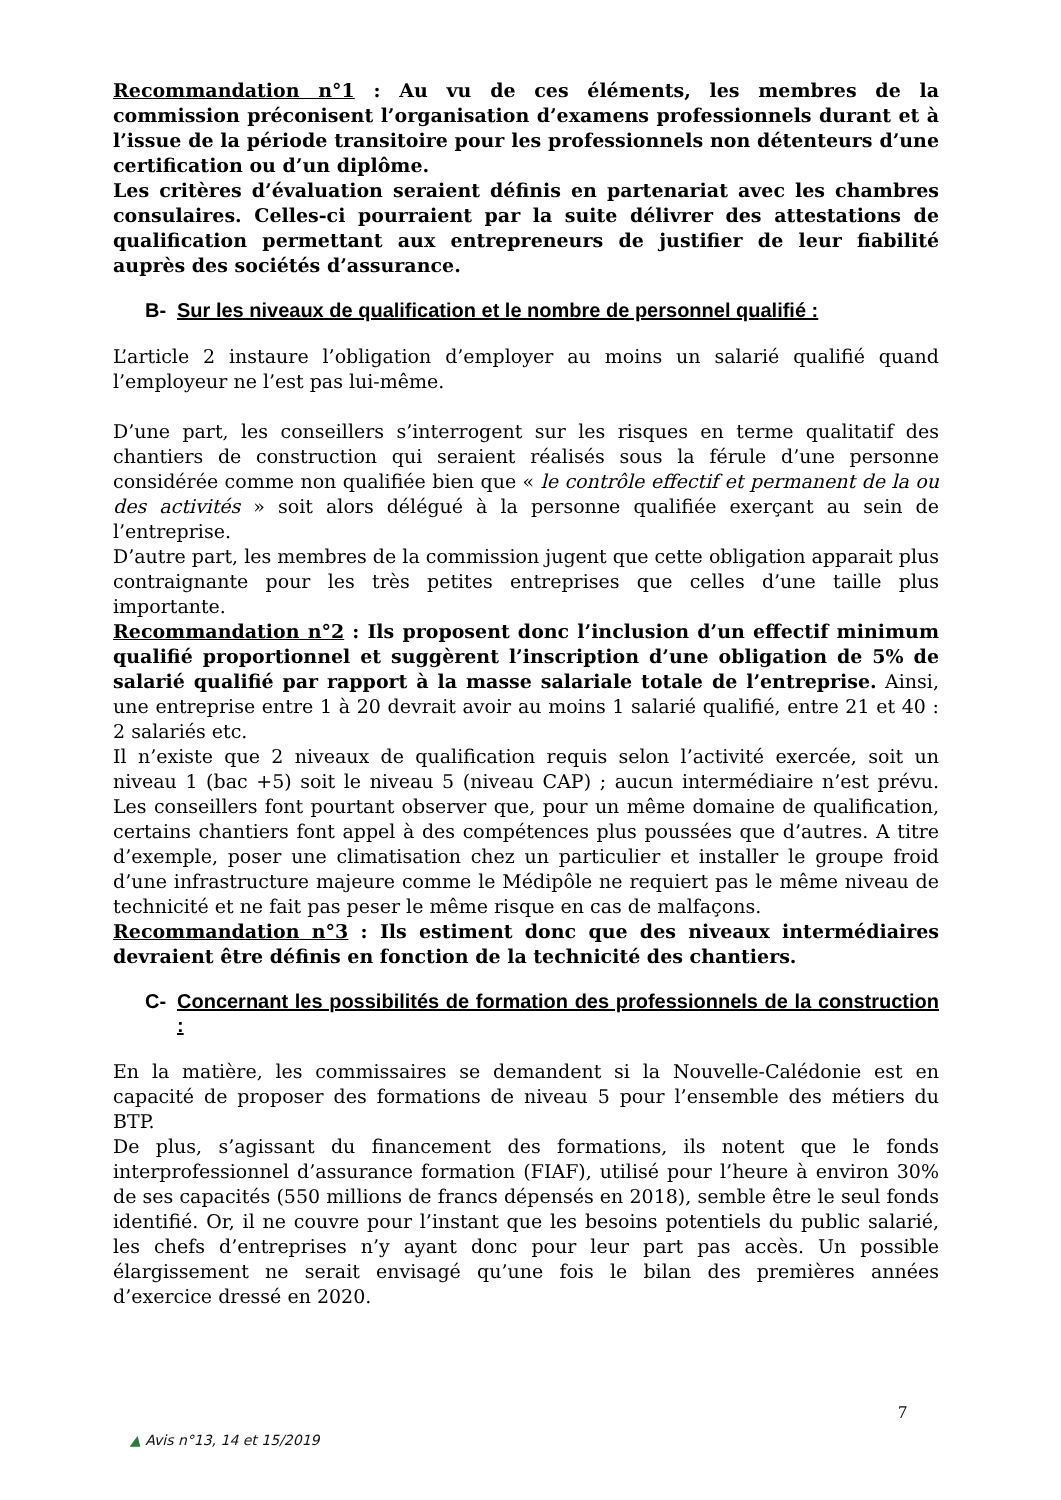Recommandation n°1 : Au vu de ces éléments, les membres de la commission préconisent l’organisation d’examens professionnels durant et à l’issue de la période transitoire pour les professionnels non détenteurs d’une certification ou d’un diplôme.
Les critères d’évaluation seraient définis en partenariat avec les chambres consulaires. Celles-ci pourraient par la suite délivrer des attestations de qualification permettant aux entrepreneurs de justifier de leur fiabilité auprès des sociétés d’assurance.
B- Sur les niveaux de qualification et le nombre de personnel qualifié :
L’article 2 instaure l’obligation d’employer au moins un salarié qualifié quand l’employeur ne l’est pas lui-même.
D’une part, les conseillers s’interrogent sur les risques en terme qualitatif des chantiers de construction qui seraient réalisés sous la férule d’une personne considérée comme non qualifiée bien que « le contrôle effectif et permanent de la ou des activités » soit alors délégué à la personne qualifiée exerçant au sein de l’entreprise.
D’autre part, les membres de la commission jugent que cette obligation apparait plus contraignante pour les très petites entreprises que celles d’une taille plus importante.
Recommandation n°2 : Ils proposent donc l’inclusion d’un effectif minimum qualifié proportionnel et suggèrent l’inscription d’une obligation de 5% de salarié qualifié par rapport à la masse salariale totale de l’entreprise. Ainsi, une entreprise entre 1 à 20 devrait avoir au moins 1 salarié qualifié, entre 21 et 40 : 2 salariés etc.
Il n’existe que 2 niveaux de qualification requis selon l’activité exercée, soit un niveau 1 (bac +5) soit le niveau 5 (niveau CAP) ; aucun intermédiaire n’est prévu. Les conseillers font pourtant observer que, pour un même domaine de qualification, certains chantiers font appel à des compétences plus poussées que d’autres. A titre d’exemple, poser une climatisation chez un particulier et installer le groupe froid d’une infrastructure majeure comme le Médipôle ne requiert pas le même niveau de technicité et ne fait pas peser le même risque en cas de malfaçons.
Recommandation n°3 : Ils estiment donc que des niveaux intermédiaires devraient être définis en fonction de la technicité des chantiers.
C- Concernant les possibilités de formation des professionnels de la construction :
En la matière, les commissaires se demandent si la Nouvelle-Calédonie est en capacité de proposer des formations de niveau 5 pour l’ensemble des métiers du BTP.
De plus, s’agissant du financement des formations, ils notent que le fonds interprofessionnel d’assurance formation (FIAF), utilisé pour l’heure à environ 30% de ses capacités (550 millions de francs dépensés en 2018), semble être le seul fonds identifié. Or, il ne couvre pour l’instant que les besoins potentiels du public salarié, les chefs d’entreprises n’y ayant donc pour leur part pas accès. Un possible élargissement ne serait envisagé qu’une fois le bilan des premières années d’exercice dressé en 2020.
7
▲ Avis n°13, 14 et 15/2019